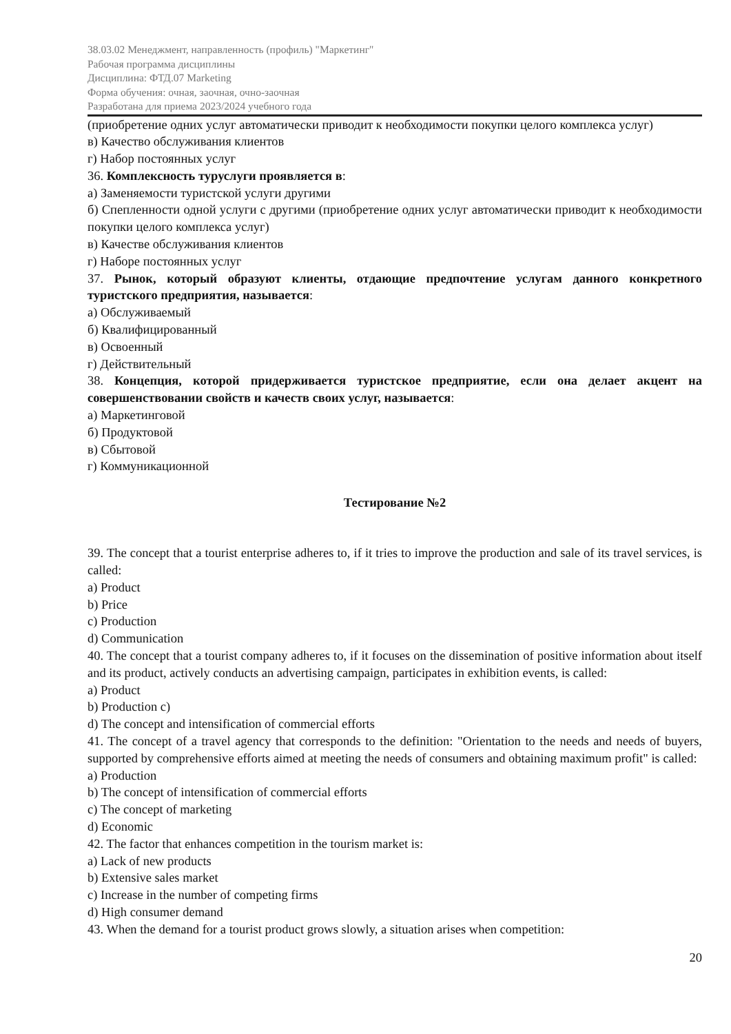38.03.02 Менеджмент, направленность (профиль) "Маркетинг"
Рабочая программа дисциплины
Дисциплина: ФТД.07 Marketing
Форма обучения: очная, заочная, очно-заочная
Разработана для приема 2023/2024 учебного года
(приобретение одних услуг автоматически приводит к необходимости покупки целого комплекса услуг)
в) Качество обслуживания клиентов
г) Набор постоянных услуг
36. Комплексность туруслуги проявляется в:
а) Заменяемости туристской услуги другими
б) Спепленности одной услуги с другими (приобретение одних услуг автоматически приводит к необходимости покупки целого комплекса услуг)
в) Качестве обслуживания клиентов
г) Наборе постоянных услуг
37. Рынок, который образуют клиенты, отдающие предпочтение услугам данного конкретного туристского предприятия, называется:
а) Обслуживаемый
б) Квалифицированный
в) Освоенный
г) Действительный
38. Концепция, которой придерживается туристское предприятие, если она делает акцент на совершенствовании свойств и качеств своих услуг, называется:
а) Маркетинговой
б) Продуктовой
в) Сбытовой
г) Коммуникационной
Тестирование №2
39. The concept that a tourist enterprise adheres to, if it tries to improve the production and sale of its travel services, is called:
a) Product
b) Price
c) Production
d) Communication
40. The concept that a tourist company adheres to, if it focuses on the dissemination of positive information about itself and its product, actively conducts an advertising campaign, participates in exhibition events, is called:
a) Product
b) Production c)
d) The concept and intensification of commercial efforts
41. The concept of a travel agency that corresponds to the definition: "Orientation to the needs and needs of buyers, supported by comprehensive efforts aimed at meeting the needs of consumers and obtaining maximum profit" is called:
a) Production
b) The concept of intensification of commercial efforts
c) The concept of marketing
d) Economic
42. The factor that enhances competition in the tourism market is:
a) Lack of new products
b) Extensive sales market
c) Increase in the number of competing firms
d) High consumer demand
43. When the demand for a tourist product grows slowly, a situation arises when competition:
20